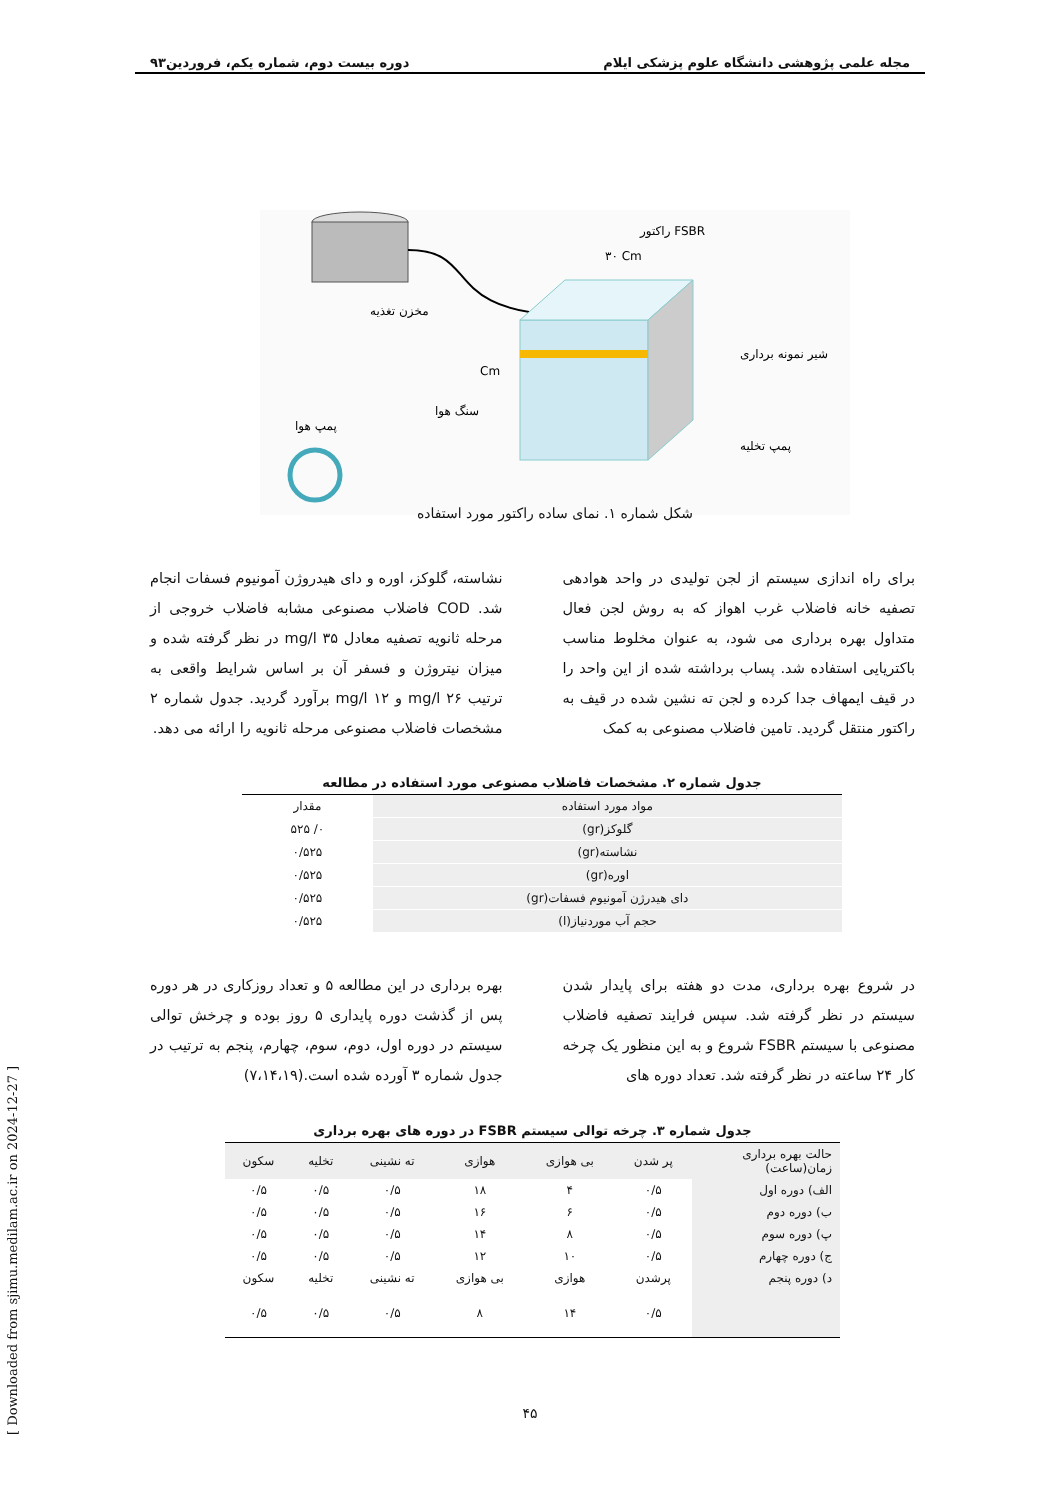مجله علمی پژوهشی دانشگاه علوم پزشکی ایلام دوره بیست دوم، شماره یکم، فروردین۹۳
راکتور FSBR
۳۰ Cm
مخزن تغذیه
Cm
سنگ هوا
پمپ هوا
شیر نمونه برداری
پمپ تخلیه
شکل شماره ۱. نمای ساده راکتور مورد استفاده
برای راه اندازی سیستم از لجن تولیدی در واحد هوادهی تصفیه خانه فاضلاب غرب اهواز که به روش لجن فعال متداول بهره برداری می شود، به عنوان مخلوط مناسب باکتریایی استفاده شد. پساب برداشته شده از این واحد را در قیف ایمهاف جدا کرده و لجن ته نشین شده در قیف به راکتور منتقل گردید. تامین فاضلاب مصنوعی به کمک
نشاسته، گلوکز، اوره و دای هیدروژن آمونیوم فسفات انجام شد. COD فاضلاب مصنوعی مشابه فاضلاب خروجی از مرحله ثانویه تصفیه معادل ۳۵ mg/l در نظر گرفته شده و میزان نیتروژن و فسفر آن بر اساس شرایط واقعی به ترتیب ۲۶ mg/l و ۱۲ mg/l برآورد گردید. جدول شماره ۲ مشخصات فاضلاب مصنوعی مرحله ثانویه را ارائه می دهد.
جدول شماره ۲. مشخصات فاضلاب مصنوعی مورد استفاده در مطالعه
| مواد مورد استفاده | مقدار |
| --- | --- |
| گلوکز(gr) | ۰/ ۵۲۵ |
| نشاسته(gr) | ۰/۵۲۵ |
| اوره(gr) | ۰/۵۲۵ |
| دای هیدرژن آمونیوم فسفات(gr) | ۰/۵۲۵ |
| حجم آب موردنیاز(l) | ۰/۵۲۵ |
در شروع بهره برداری، مدت دو هفته برای پایدار شدن سیستم در نظر گرفته شد. سپس فرایند تصفیه فاضلاب مصنوعی با سیستم FSBR شروع و به این منظور یک چرخه کار ۲۴ ساعته در نظر گرفته شد. تعداد دوره های
بهره برداری در این مطالعه ۵ و تعداد روزکاری در هر دوره پس از گذشت دوره پایداری ۵ روز بوده و چرخش توالی سیستم در دوره اول، دوم، سوم، چهارم، پنجم به ترتیب در جدول شماره ۳ آورده شده است.(۷،۱۴،۱۹)
جدول شماره ۳. چرخه توالی سیستم FSBR در دوره های بهره برداری
| حالت بهره برداری زمان(ساعت) | پر شدن | بی هوازی | هوازی | ته نشینی | تخلیه | سکون |
| --- | --- | --- | --- | --- | --- | --- |
| الف) دوره اول | ۰/۵ | ۴ | ۱۸ | ۰/۵ | ۰/۵ | ۰/۵ |
| ب) دوره دوم | ۰/۵ | ۶ | ۱۶ | ۰/۵ | ۰/۵ | ۰/۵ |
| پ) دوره سوم | ۰/۵ | ۸ | ۱۴ | ۰/۵ | ۰/۵ | ۰/۵ |
| ج) دوره چهارم | ۰/۵ | ۱۰ | ۱۲ | ۰/۵ | ۰/۵ | ۰/۵ |
| د) دوره پنجم | پرشدن | هوازی | بی هوازی | ته نشینی | تخلیه | سکون |
| | ۰/۵ | ۱۴ | ۸ | ۰/۵ | ۰/۵ | ۰/۵ |
[ Downloaded from sjimu.medilam.ac.ir on 2024-12-27 ]
۴۵